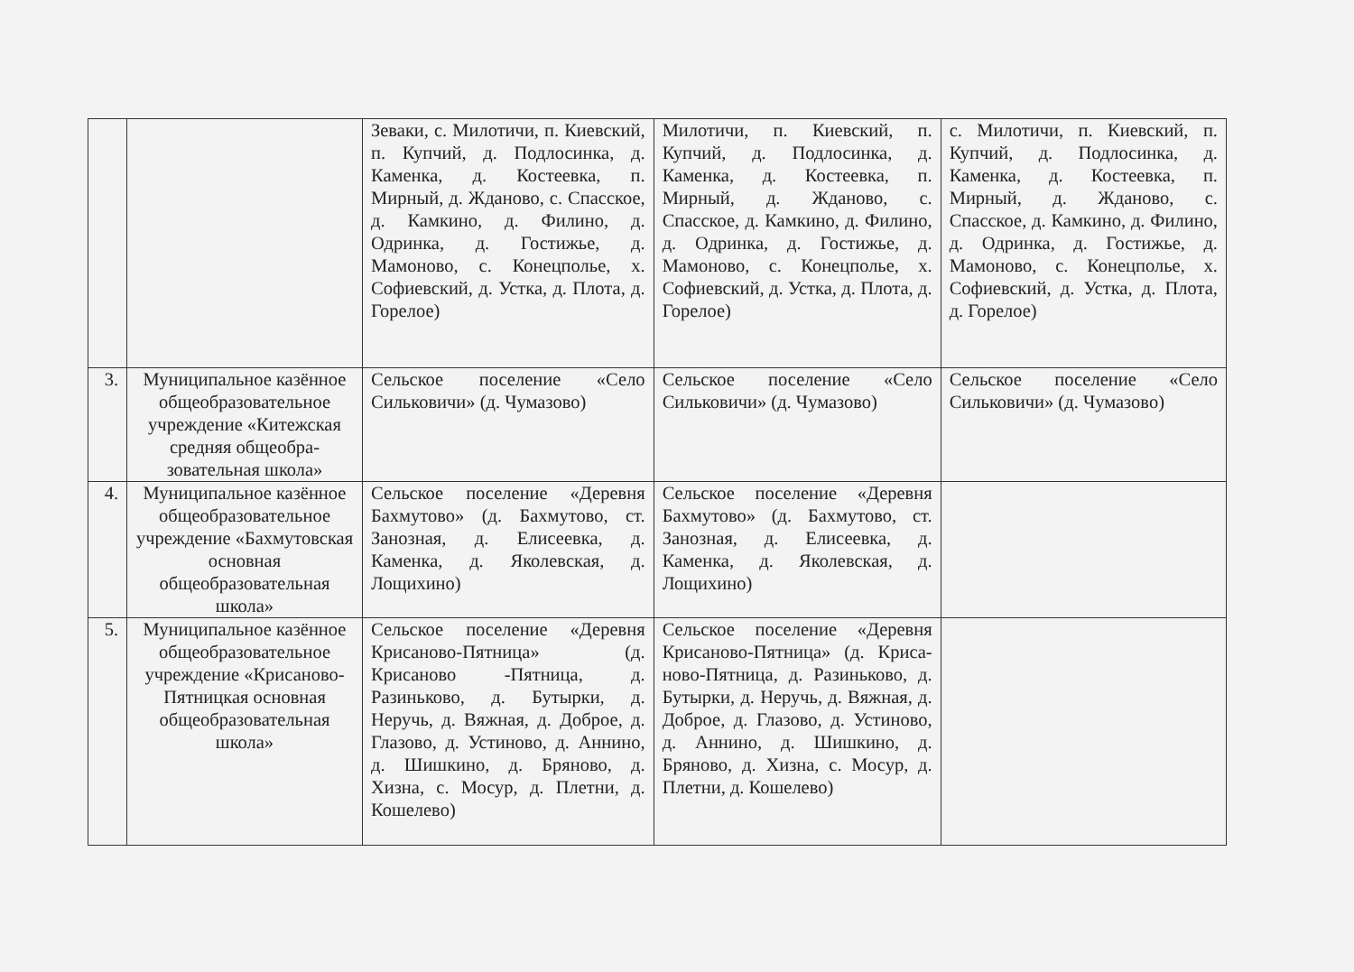| | | Зеваки, с. Милотичи, п. Киевский, п. Купчий, д. Подлосинка, д. Каменка, д. Костеевка, п. Мирный, д. Жданово, с. Спасское, д. Камкино, д. Филино, д. Одринка, д. Гостижье, д. Мамоново, с. Конецполье, х. Софиевский, д. Устка, д. Плота, д. Горелое) | Милотичи, п. Киевский, п. Купчий, д. Подлосинка, д. Каменка, д. Костеевка, п. Мирный, д. Жданово, с. Спасское, д. Камкино, д. Филино, д. Одринка, д. Гостижье, д. Мамоново, с. Конецполье, х. Софиевский, д. Устка, д. Плота, д. Горелое) | с. Милотичи, п. Киевский, п. Купчий, д. Подлосинка, д. Каменка, д. Костеевка, п. Мирный, д. Жданово, с. Спасское, д. Камкино, д. Филино, д. Одринка, д. Гостижье, д. Мамоново, с. Конецполье, х. Софиевский, д. Устка, д. Плота, д. Горелое) |
| 3. | Муниципальное казённое общеобразовательное учреждение «Китежская средняя общеобра-зовательная школа» | Сельское поселение «Село Сильковичи» (д. Чумазово) | Сельское поселение «Село Сильковичи» (д. Чумазово) | Сельское поселение «Село Сильковичи» (д. Чумазово) |
| 4. | Муниципальное казённое общеобразовательное учреждение «Бахмутовская основная общеобразовательная школа» | Сельское поселение «Деревня Бахмутово» (д. Бахмутово, ст. Занозная, д. Елисеевка, д. Каменка, д. Яколевская, д. Лощихино) | Сельское поселение «Деревня Бахмутово» (д. Бахмутово, ст. Занозная, д. Елисеевка, д. Каменка, д. Яколевская, д. Лощихино) | |
| 5. | Муниципальное казённое общеобразовательное учреждение «Крисаново-Пятницкая основная общеобразовательная школа» | Сельское поселение «Деревня Крисаново-Пятница» (д. Крисаново -Пятница, д. Разиньково, д. Бутырки, д. Неручь, д. Вяжная, д. Доброе, д. Глазово, д. Устиново, д. Аннино, д. Шишкино, д. Бряново, д. Хизна, с. Мосур, д. Плетни, д. Кошелево) | Сельское поселение «Деревня Крисаново-Пятница» (д. Криса-ново-Пятница, д. Разиньково, д. Бутырки, д. Неручь, д. Вяжная, д. Доброе, д. Глазово, д. Устиново, д. Аннино, д. Шишкино, д. Бряново, д. Хизна, с. Мосур, д. Плетни, д. Кошелево) | |